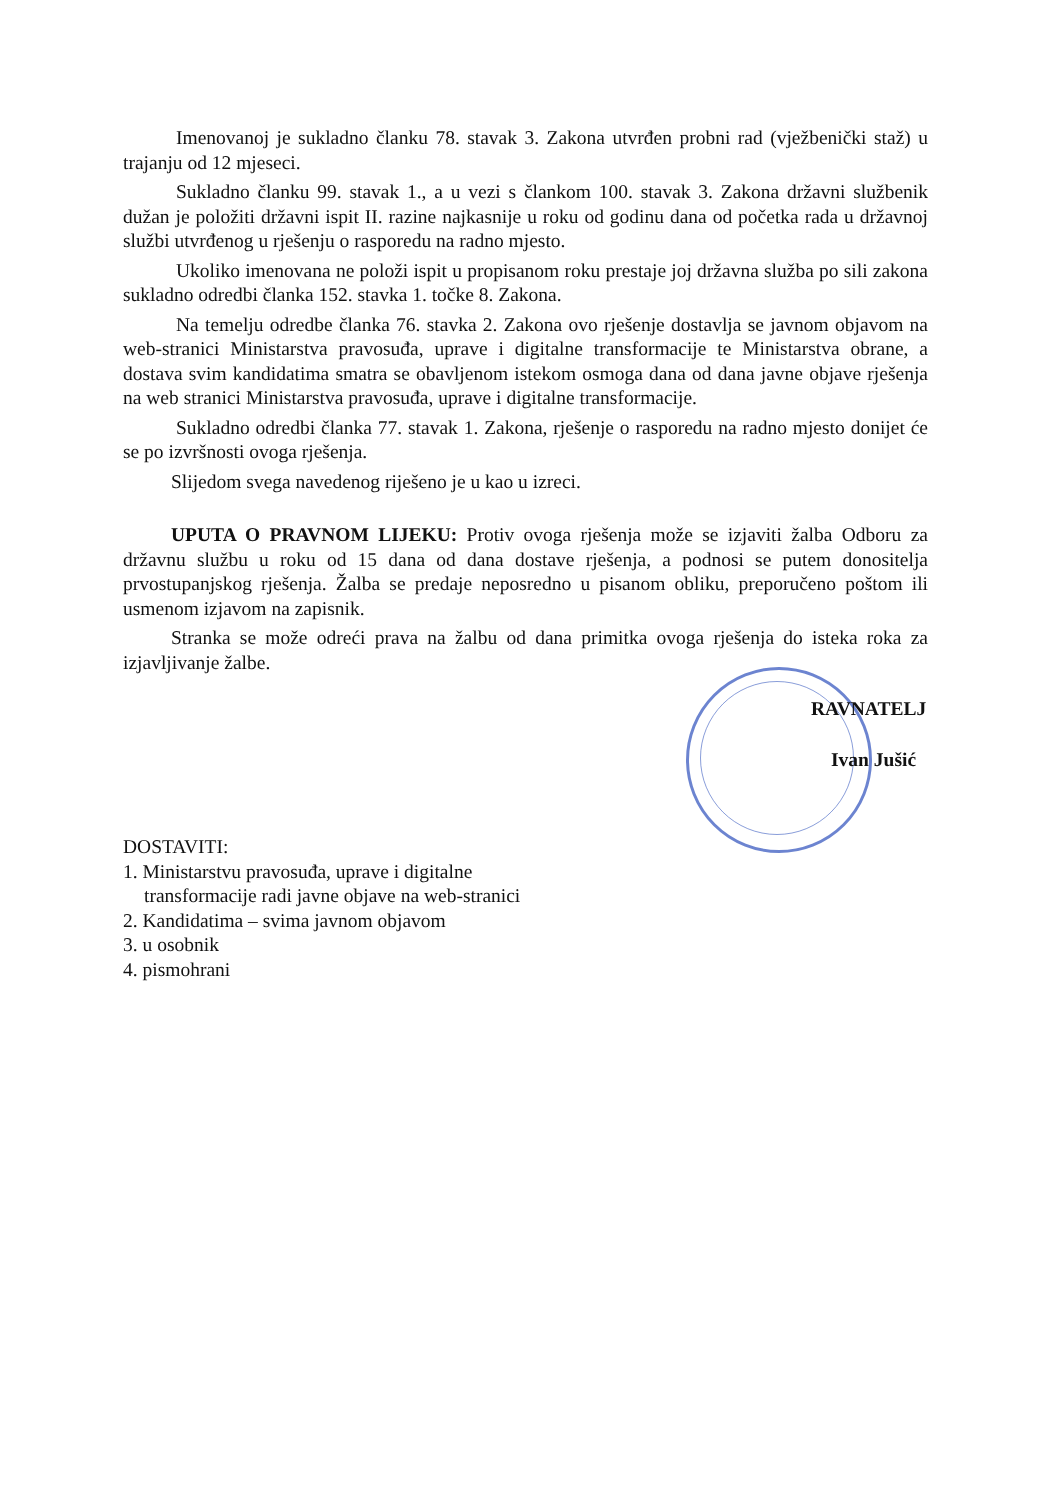Imenovanoj je sukladno članku 78. stavak 3. Zakona utvrđen probni rad (vježbenički staž) u trajanju od 12 mjeseci.
Sukladno članku 99. stavak 1., a u vezi s člankom 100. stavak 3. Zakona državni službenik dužan je položiti državni ispit II. razine najkasnije u roku od godinu dana od početka rada u državnoj službi utvrđenog u rješenju o rasporedu na radno mjesto.
Ukoliko imenovana ne položi ispit u propisanom roku prestaje joj državna služba po sili zakona sukladno odredbi članka 152. stavka 1. točke 8. Zakona.
Na temelju odredbe članka 76. stavka 2. Zakona ovo rješenje dostavlja se javnom objavom na web-stranici Ministarstva pravosuđa, uprave i digitalne transformacije te Ministarstva obrane, a dostava svim kandidatima smatra se obavljenom istekom osmoga dana od dana javne objave rješenja na web stranici Ministarstva pravosuđa, uprave i digitalne transformacije.
Sukladno odredbi članka 77. stavak 1. Zakona, rješenje o rasporedu na radno mjesto donijet će se po izvršnosti ovoga rješenja.
Slijedom svega navedenog riješeno je u kao u izreci.
UPUTA O PRAVNOM LIJEKU: Protiv ovoga rješenja može se izjaviti žalba Odboru za državnu službu u roku od 15 dana od dana dostave rješenja, a podnosi se putem donositelja prvostupanjskog rješenja. Žalba se predaje neposredno u pisanom obliku, preporučeno poštom ili usmenom izjavom na zapisnik.
Stranka se može odreći prava na žalbu od dana primitka ovoga rješenja do isteka roka za izjavljivanje žalbe.
RAVNATELJ
Ivan Jušić
DOSTAVITI:
1. Ministarstvu pravosuđa, uprave i digitalne
transformacije radi javne objave na web-stranici
2. Kandidatima – svima javnom objavom
3. u osobnik
4. pismohrani